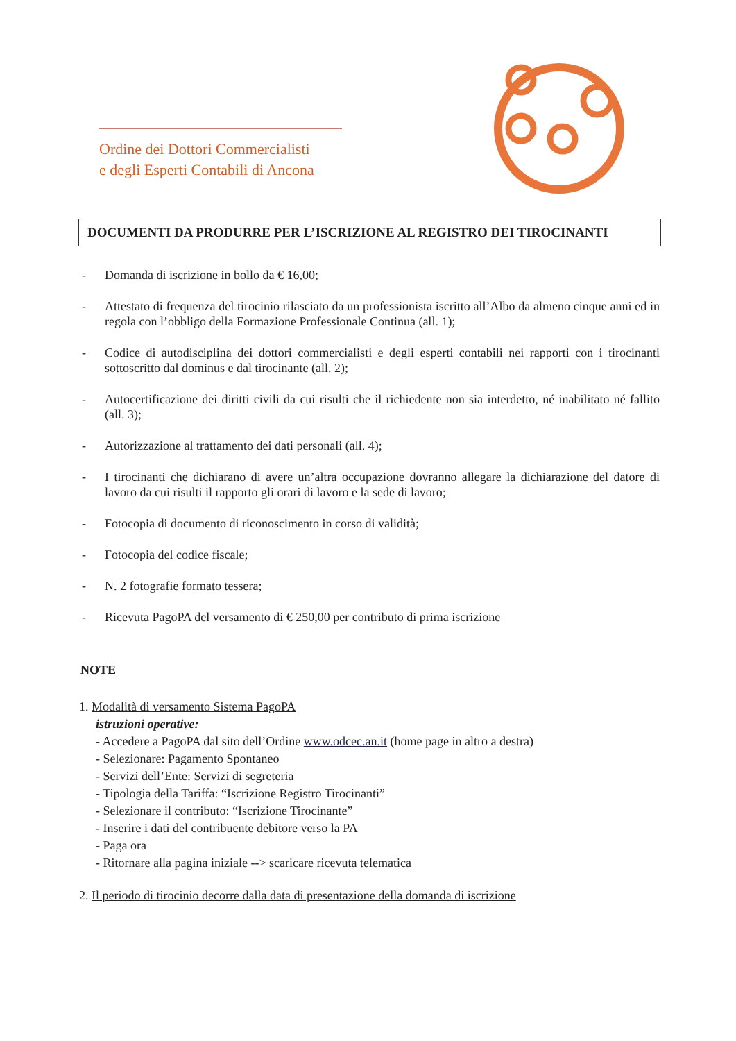Ordine dei Dottori Commercialisti
e degli Esperti Contabili di Ancona
DOCUMENTI DA PRODURRE PER L’ISCRIZIONE AL REGISTRO DEI TIROCINANTI
- Domanda di iscrizione in bollo da € 16,00;
- Attestato di frequenza del tirocinio rilasciato da un professionista iscritto all’Albo da almeno cinque anni ed in regola con l’obbligo della Formazione Professionale Continua (all. 1);
- Codice di autodisciplina dei dottori commercialisti e degli esperti contabili nei rapporti con i tirocinanti sottoscritto dal dominus e dal tirocinante (all. 2);
- Autocertificazione dei diritti civili da cui risulti che il richiedente non sia interdetto, né inabilitato né fallito (all. 3);
- Autorizzazione al trattamento dei dati personali (all. 4);
- I tirocinanti che dichiarano di avere un’altra occupazione dovranno allegare la dichiarazione del datore di lavoro da cui risulti il rapporto gli orari di lavoro e la sede di lavoro;
- Fotocopia di documento di riconoscimento in corso di validità;
- Fotocopia del codice fiscale;
- N. 2 fotografie formato tessera;
- Ricevuta PagoPA del versamento di € 250,00 per contributo di prima iscrizione
NOTE
1. Modalità di versamento Sistema PagoPA
istruzioni operative:
- Accedere a PagoPA dal sito dell’Ordine www.odcec.an.it (home page in altro a destra)
- Selezionare: Pagamento Spontaneo
- Servizi dell’Ente: Servizi di segreteria
- Tipologia della Tariffa: “Iscrizione Registro Tirocinanti”
- Selezionare il contributo: “Iscrizione Tirocinante”
- Inserire i dati del contribuente debitore verso la PA
- Paga ora
- Ritornare alla pagina iniziale --> scaricare ricevuta telematica
2. Il periodo di tirocinio decorre dalla data di presentazione della domanda di iscrizione